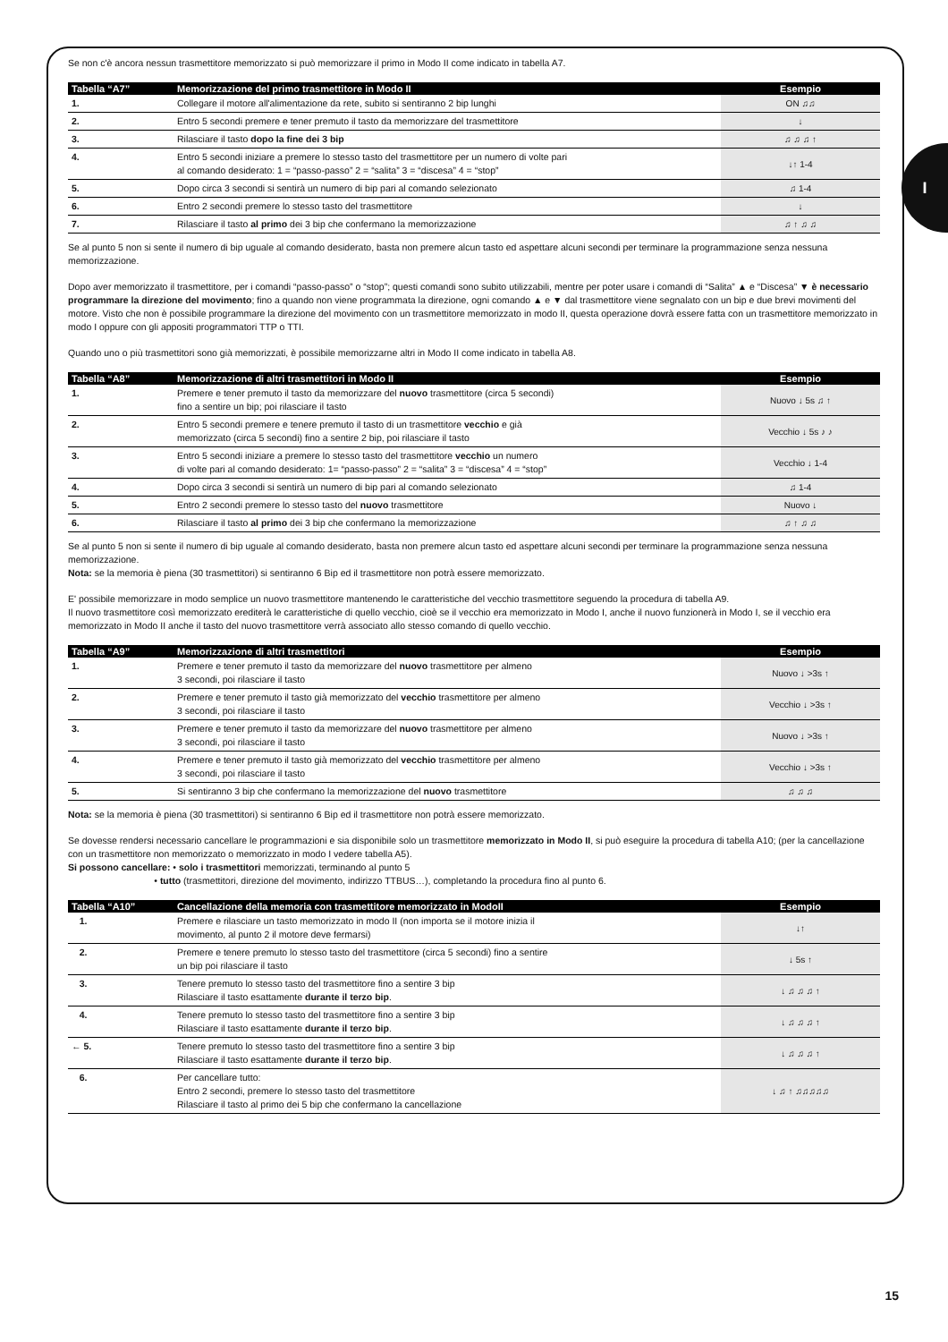I
Se non c'è ancora nessun trasmettitore memorizzato si può memorizzare il primo in Modo II come indicato in tabella A7.
| Tabella “A7” | Memorizzazione del primo trasmettitore in Modo II | Esempio |
| --- | --- | --- |
| 1. | Collegare il motore all'alimentazione da rete, subito si sentiranno 2 bip lunghi | ON ♫♫ |
| 2. | Entro 5 secondi premere e tener premuto il tasto da memorizzare del trasmettitore | ↓ |
| 3. | Rilasciare il tasto dopo la fine dei 3 bip | ♫ ♫ ♫ ↑ |
| 4. | Entro 5 secondi iniziare a premere lo stesso tasto del trasmettitore per un numero di volte pari al comando desiderato: 1 = “passo-passo” 2 = “salita” 3 = “discesa” 4 = “stop” | ↓↑ 1-4 |
| 5. | Dopo circa 3 secondi si sentirà un numero di bip pari al comando selezionato | ♫ 1-4 |
| 6. | Entro 2 secondi premere lo stesso tasto del trasmettitore | ↓ |
| 7. | Rilasciare il tasto al primo dei 3 bip che confermano la memorizzazione | ♫ ↑ ♫ ♫ |
Se al punto 5 non si sente il numero di bip uguale al comando desiderato, basta non premere alcun tasto ed aspettare alcuni secondi per terminare la programmazione senza nessuna memorizzazione.
Dopo aver memorizzato il trasmettitore, per i comandi “passo-passo” o “stop”; questi comandi sono subito utilizzabili, mentre per poter usare i comandi di “Salita” ▲ e “Discesa” ▼ è necessario programmare la direzione del movimento; fino a quando non viene programmata la direzione, ogni comando ▲ e ▼ dal trasmettitore viene segnalato con un bip e due brevi movimenti del motore. Visto che non è possibile programmare la direzione del movimento con un trasmettitore memorizzato in modo II, questa operazione dovrà essere fatta con un trasmettitore memorizzato in modo I oppure con gli appositi programmatori TTP o TTI.
Quando uno o più trasmettitori sono già memorizzati, è possibile memorizzarne altri in Modo II come indicato in tabella A8.
| Tabella “A8” | Memorizzazione di altri trasmettitori in Modo II | Esempio |
| --- | --- | --- |
| 1. | Premere e tener premuto il tasto da memorizzare del nuovo trasmettitore (circa 5 secondi) fino a sentire un bip; poi rilasciare il tasto | Nuovo ↓ 5s ♫ ↑ |
| 2. | Entro 5 secondi premere e tenere premuto il tasto di un trasmettitore vecchio e già memorizzato (circa 5 secondi) fino a sentire 2 bip, poi rilasciare il tasto | Vecchio ↓ 5s ♪ ♪ |
| 3. | Entro 5 secondi iniziare a premere lo stesso tasto del trasmettitore vecchio un numero di volte pari al comando desiderato: 1= “passo-passo” 2 = “salita” 3 = “discesa” 4 = “stop” | Vecchio ↓ 1-4 |
| 4. | Dopo circa 3 secondi si sentirà un numero di bip pari al comando selezionato | ♫ 1-4 |
| 5. | Entro 2 secondi premere lo stesso tasto del nuovo trasmettitore | Nuovo ↓ |
| 6. | Rilasciare il tasto al primo dei 3 bip che confermano la memorizzazione | ♫ ↑ ♫ ♫ |
Se al punto 5 non si sente il numero di bip uguale al comando desiderato, basta non premere alcun tasto ed aspettare alcuni secondi per terminare la programmazione senza nessuna memorizzazione.
Nota: se la memoria è piena (30 trasmettitori) si sentiranno 6 Bip ed il trasmettitore non potrà essere memorizzato.
E' possibile memorizzare in modo semplice un nuovo trasmettitore mantenendo le caratteristiche del vecchio trasmettitore seguendo la procedura di tabella A9.
Il nuovo trasmettitore così memorizzato erediterà le caratteristiche di quello vecchio, cioè se il vecchio era memorizzato in Modo I, anche il nuovo funzionerà in Modo I, se il vecchio era memorizzato in Modo II anche il tasto del nuovo trasmettitore verrà associato allo stesso comando di quello vecchio.
| Tabella “A9” | Memorizzazione di altri trasmettitori | Esempio |
| --- | --- | --- |
| 1. | Premere e tener premuto il tasto da memorizzare del nuovo trasmettitore per almeno 3 secondi, poi rilasciare il tasto | Nuovo ↓ >3s ↑ |
| 2. | Premere e tener premuto il tasto già memorizzato del vecchio trasmettitore per almeno 3 secondi, poi rilasciare il tasto | Vecchio ↓ >3s ↑ |
| 3. | Premere e tener premuto il tasto da memorizzare del nuovo trasmettitore per almeno 3 secondi, poi rilasciare il tasto | Nuovo ↓ >3s ↑ |
| 4. | Premere e tener premuto il tasto già memorizzato del vecchio trasmettitore per almeno 3 secondi, poi rilasciare il tasto | Vecchio ↓ >3s ↑ |
| 5. | Si sentiranno 3 bip che confermano la memorizzazione del nuovo trasmettitore | ♫ ♫ ♫ |
Nota: se la memoria è piena (30 trasmettitori) si sentiranno 6 Bip ed il trasmettitore non potrà essere memorizzato.
Se dovesse rendersi necessario cancellare le programmazioni e sia disponibile solo un trasmettitore memorizzato in Modo II, si può eseguire la procedura di tabella A10; (per la cancellazione con un trasmettitore non memorizzato o memorizzato in modo I vedere tabella A5).
Si possono cancellare: • solo i trasmettitori memorizzati, terminando al punto 5
• tutto (trasmettitori, direzione del movimento, indirizzo TTBUS…), completando la procedura fino al punto 6.
| Tabella “A10” | Cancellazione della memoria con trasmettitore memorizzato in ModoII | Esempio |
| --- | --- | --- |
| 1. | Premere e rilasciare un tasto memorizzato in modo II (non importa se il motore inizia il movimento, al punto 2 il motore deve fermarsi) | ↓↑ |
| 2. | Premere e tenere premuto lo stesso tasto del trasmettitore (circa 5 secondi) fino a sentire un bip poi rilasciare il tasto | ↓ 5s ↑ |
| 3. | Tenere premuto lo stesso tasto del trasmettitore fino a sentire 3 bip Rilasciare il tasto esattamente durante il terzo bip . | ↓ ♫ ♫ ♫ ↑ |
| 4. | Tenere premuto lo stesso tasto del trasmettitore fino a sentire 3 bip Rilasciare il tasto esattamente durante il terzo bip . | ↓ ♫ ♫ ♫ ↑ |
| ← 5. | Tenere premuto lo stesso tasto del trasmettitore fino a sentire 3 bip Rilasciare il tasto esattamente durante il terzo bip . | ↓ ♫ ♫ ♫ ↑ |
| 6. | Per cancellare tutto: Entro 2 secondi, premere lo stesso tasto del trasmettitore Rilasciare il tasto al primo dei 5 bip che confermano la cancellazione | ↓ ♫ ↑ ♫♫♫♫♫ |
15